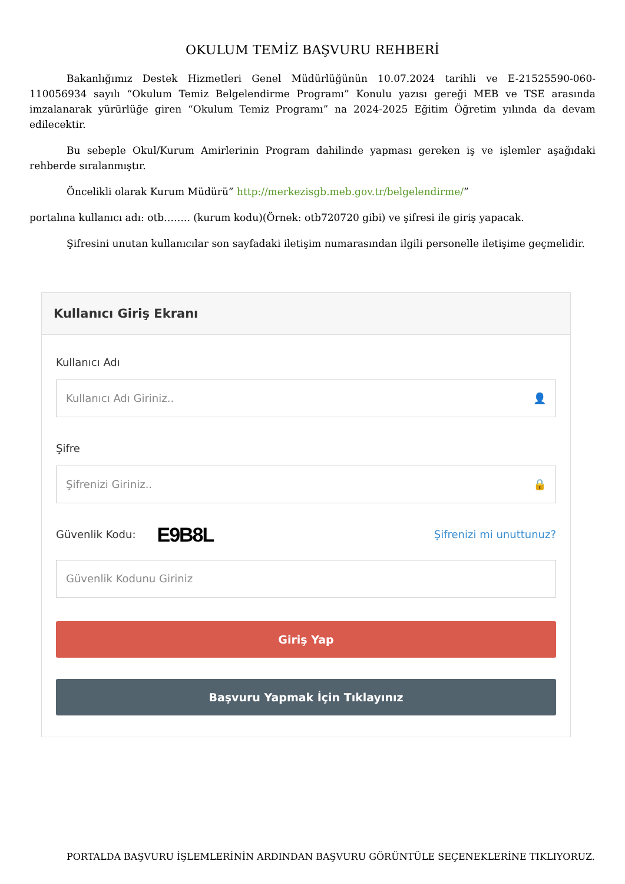OKULUM TEMİZ BAŞVURU REHBERİ
Bakanlığımız Destek Hizmetleri Genel Müdürlüğünün 10.07.2024 tarihli ve E-21525590-060-110056934 sayılı “Okulum Temiz Belgelendirme Programı” Konulu yazısı gereği MEB ve TSE arasında imzalanarak yürürlüğe giren “Okulum Temiz Programı” na 2024-2025 Eğitim Öğretim yılında da devam edilecektir.
Bu sebeple Okul/Kurum Amirlerinin Program dahilinde yapması gereken iş ve işlemler aşağıdaki rehberde sıralanmıştır.
Öncelikli olarak Kurum Müdürü” http://merkezisgb.meb.gov.tr/belgelendirme/”
portalına kullanıcı adı: otb…….. (kurum kodu)(Örnek: otb720720 gibi) ve şifresi ile giriş yapacak.
Şifresini unutan kullanıcılar son sayfadaki iletişim numarasından ilgili personelle iletişime geçmelidir.
Kullanıcı Giriş Ekranı
Kullanıcı Adı
Kullanıcı Adı Giriniz.. 👤
Şifre
Şifrenizi Giriniz.. 🔒
Güvenlik Kodu: E9B8L Şifrenizi mi unuttunuz?
Güvenlik Kodunu Giriniz
Giriş Yap
Başvuru Yapmak İçin Tıklayınız
PORTALDA BAŞVURU İŞLEMLERİNİN ARDINDAN BAŞVURU GÖRÜNTÜLE SEÇENEKLERİNE TIKLIYORUZ.